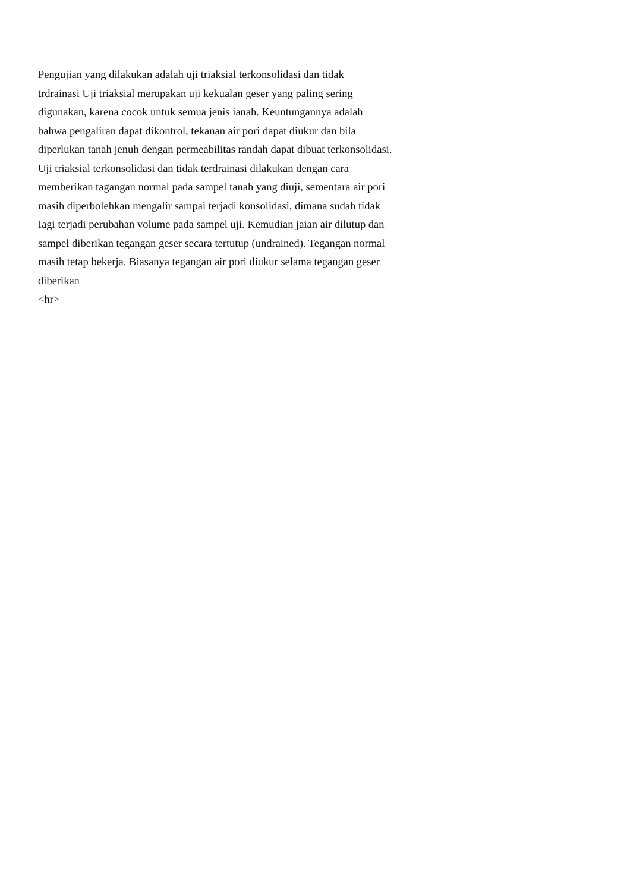Pengujian yang dilakukan adalah uji triaksial terkonsolidasi dan tidak
trdrainasi Uji triaksial merupakan uji kekualan geser yang paling sering
digunakan, karena cocok untuk semua jenis ianah. Keuntungannya adalah
bahwa pengaliran dapat dikontrol, tekanan air pori dapat diukur dan bila
diperlukan tanah jenuh dengan permeabilitas randah dapat dibuat terkonsolidasi.
Uji triaksial terkonsolidasi dan tidak terdrainasi dilakukan dengan cara
memberikan tagangan normal pada sampel tanah yang diuji, sementara air pori
masih diperbolehkan mengalir sampai terjadi konsolidasi, dimana sudah tidak
Iagi terjadi perubahan volume pada sampel uji. Kemudian jaian air dilutup dan
sampel diberikan tegangan geser secara tertutup (undrained). Tegangan normal
masih tetap bekerja. Biasanya tegangan air pori diukur selama tegangan geser
diberikan
<hr>